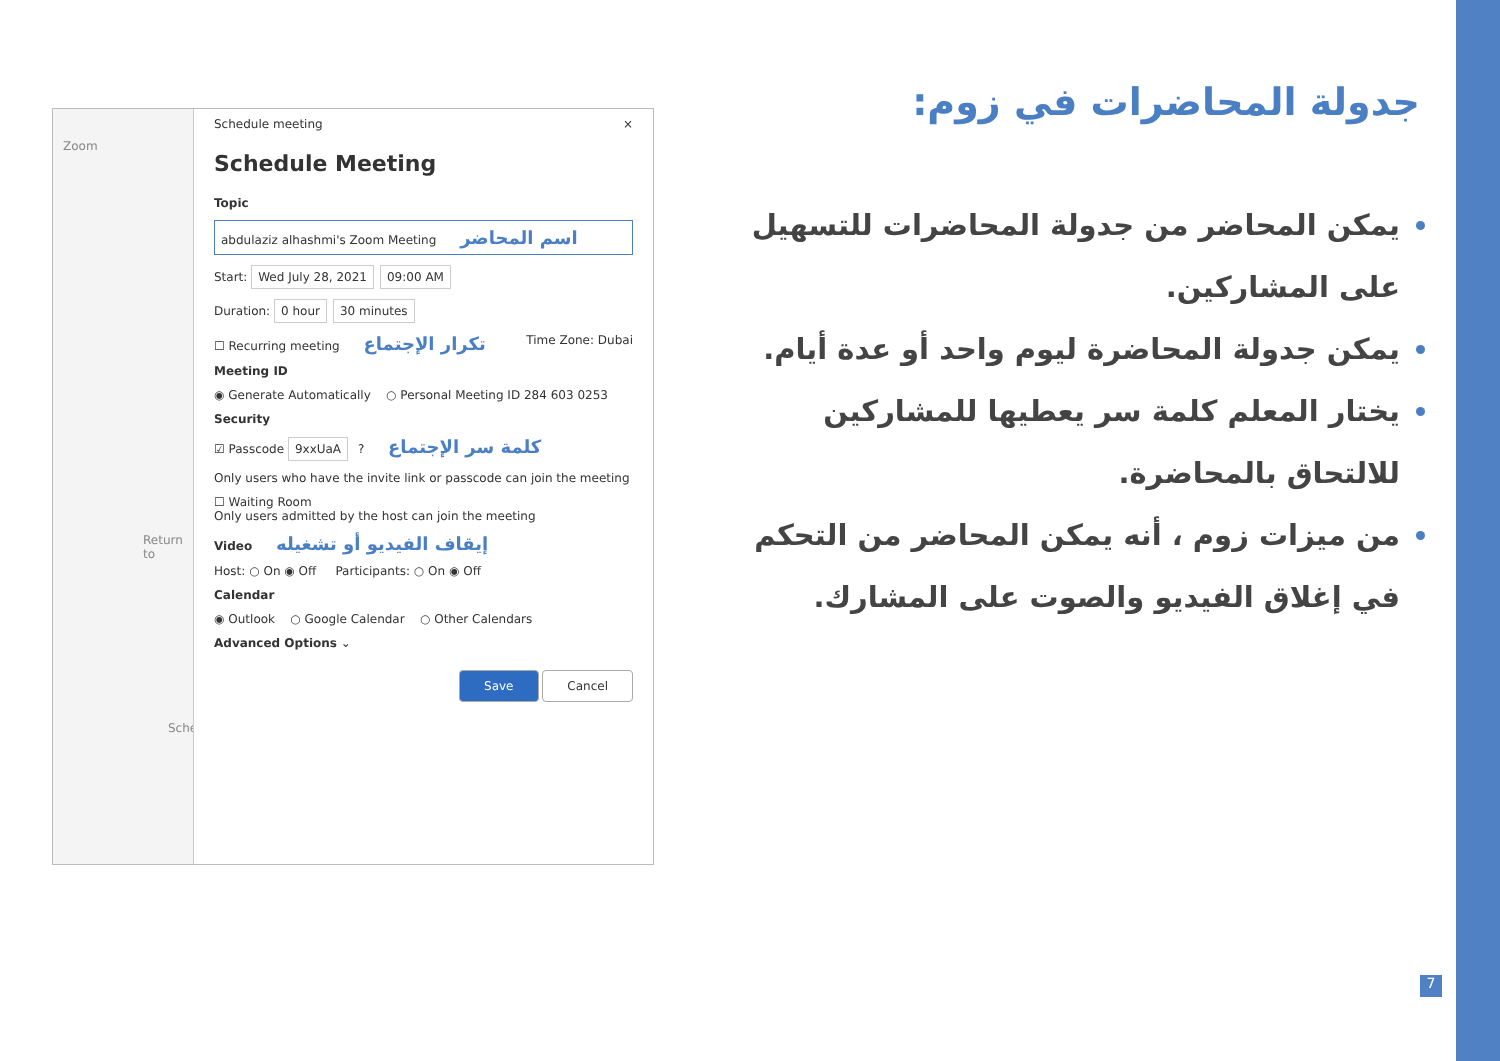Zoom
Return to
Sched
Schedule meeting ×
Schedule Meeting
Topic
abdulaziz alhashmi's Zoom Meeting اسم المحاضر
Start: Wed July 28, 2021 09:00 AM
Duration: 0 hour 30 minutes
☐ Recurring meeting تكرار الإجتماع Time Zone: Dubai
Meeting ID
◉ Generate Automatically ○ Personal Meeting ID 284 603 0253
Security
☑ Passcode 9xxUaA ? كلمة سر الإجتماع
Only users who have the invite link or passcode can join the meeting
☐ Waiting Room
Only users admitted by the host can join the meeting
Video إيقاف الفيديو أو تشغيله
Host: ○ On ◉ Off Participants: ○ On ◉ Off
Calendar
◉ Outlook ○ Google Calendar ○ Other Calendars
Advanced Options ⌄
Save Cancel
جدولة المحاضرات في زوم:
يمكن المحاضر من جدولة المحاضرات للتسهيل على المشاركين.
يمكن جدولة المحاضرة ليوم واحد أو عدة أيام.
يختار المعلم كلمة سر يعطيها للمشاركين للالتحاق بالمحاضرة.
من ميزات زوم ، أنه يمكن المحاضر من التحكم في إغلاق الفيديو والصوت على المشارك.
7